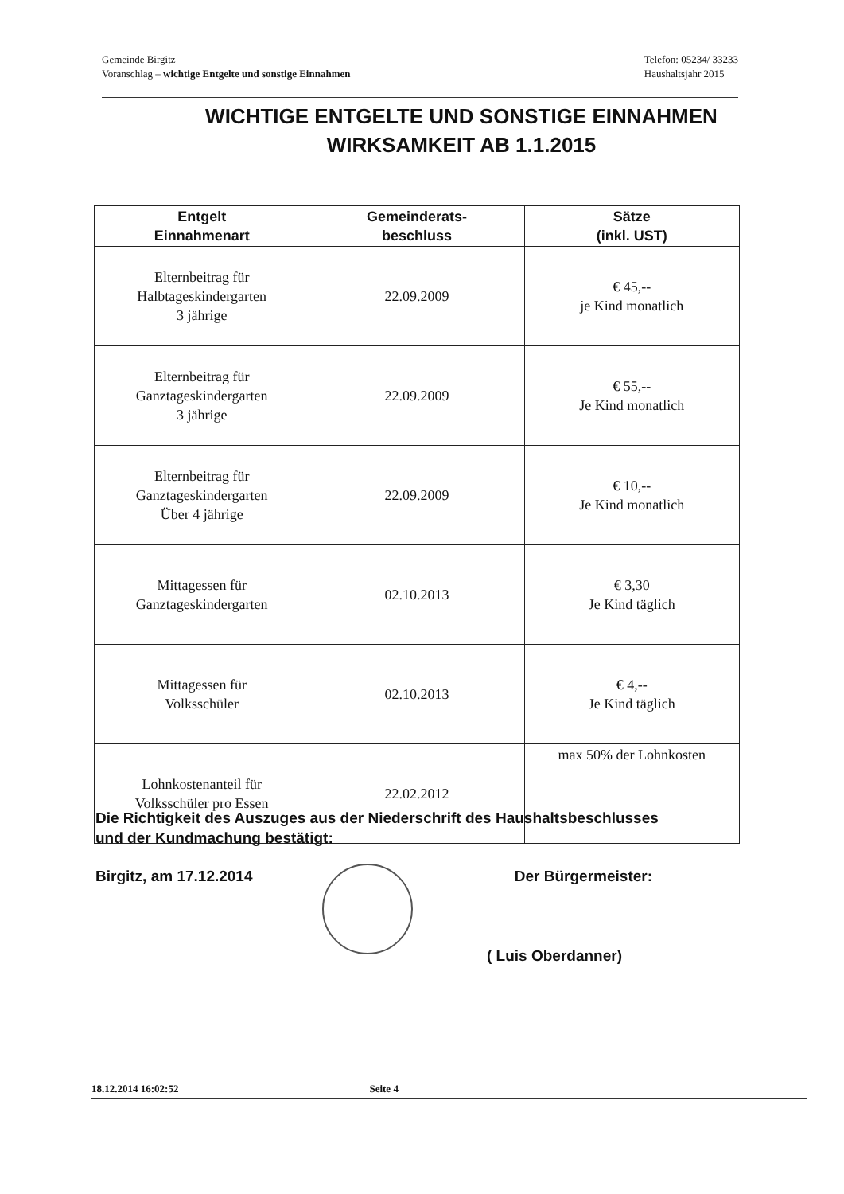Gemeinde Birgitz
Voranschlag – wichtige Entgelte und sonstige Einnahmen
Telefon: 05234/ 33233
Haushaltsjahr 2015
WICHTIGE ENTGELTE UND SONSTIGE EINNAHMEN
WIRKSAMKEIT AB 1.1.2015
| Entgelt Einnahmenart | Gemeinderats- beschluss | Sätze (inkl. UST) |
| --- | --- | --- |
| Elternbeitrag für Halbtageskindergarten 3 jährige | 22.09.2009 | € 45,-- je Kind monatlich |
| Elternbeitrag für Ganztageskindergarten 3 jährige | 22.09.2009 | € 55,-- Je Kind monatlich |
| Elternbeitrag für Ganztageskindergarten Über 4 jährige | 22.09.2009 | € 10,-- Je Kind monatlich |
| Mittagessen für Ganztageskindergarten | 02.10.2013 | € 3,30 Je Kind täglich |
| Mittagessen für Volksschüler | 02.10.2013 | € 4,-- Je Kind täglich |
| Lohnkostenanteil für Volksschüler pro Essen | 22.02.2012 | max 50% der Lohnkosten |
Die Richtigkeit des Auszuges aus der Niederschrift des Haushaltsbeschlusses
und der Kundmachung bestätigt:
Birgitz, am 17.12.2014 Der Bürgermeister:
( Luis Oberdanner)
18.12.2014 16:02:52 Seite 4